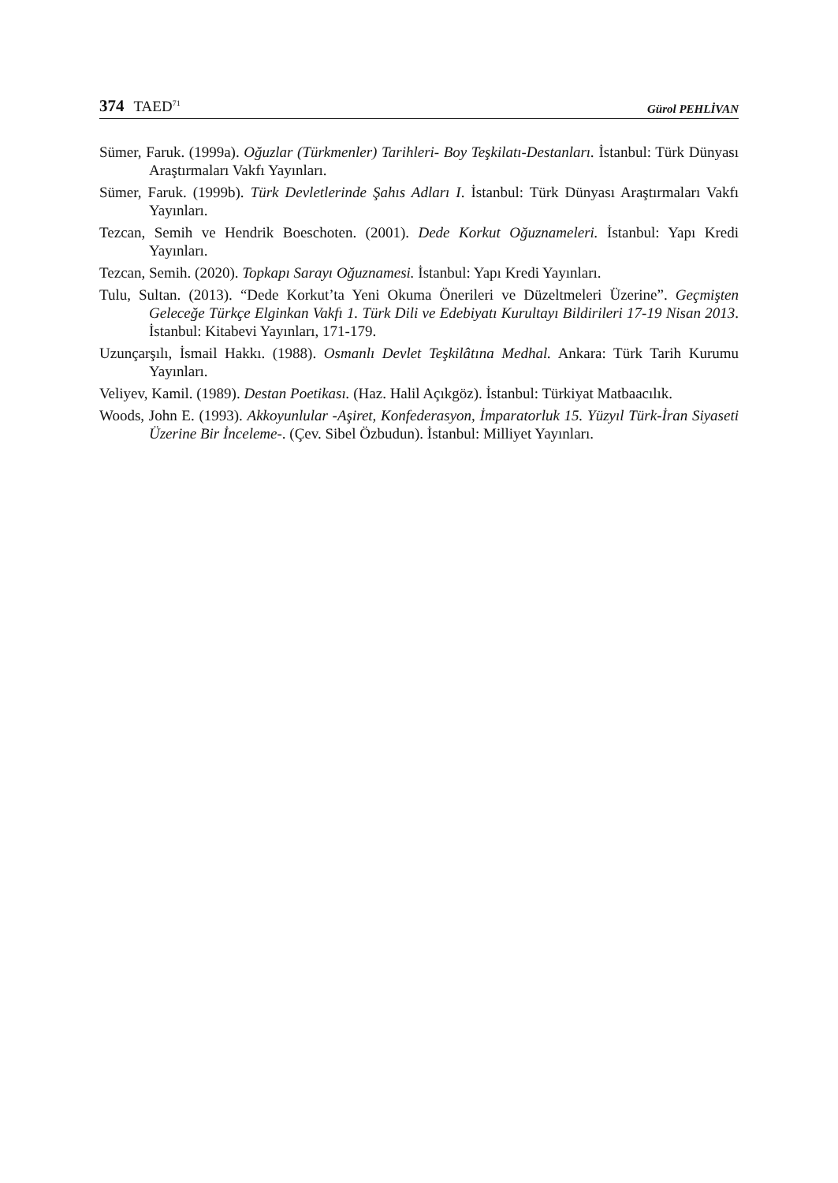374 TAED<sup>71</sup> Gürol PEHLİVAN
Sümer, Faruk. (1999a). Oğuzlar (Türkmenler) Tarihleri- Boy Teşkilatı-Destanları. İstanbul: Türk Dünyası Araştırmaları Vakfı Yayınları.
Sümer, Faruk. (1999b). Türk Devletlerinde Şahıs Adları I. İstanbul: Türk Dünyası Araştırmaları Vakfı Yayınları.
Tezcan, Semih ve Hendrik Boeschoten. (2001). Dede Korkut Oğuznameleri. İstanbul: Yapı Kredi Yayınları.
Tezcan, Semih. (2020). Topkapı Sarayı Oğuznamesi. İstanbul: Yapı Kredi Yayınları.
Tulu, Sultan. (2013). “Dede Korkut’ta Yeni Okuma Önerileri ve Düzeltmeleri Üzerine”. Geçmişten Geleceğe Türkçe Elginkan Vakfı 1. Türk Dili ve Edebiyatı Kurultayı Bildirileri 17-19 Nisan 2013. İstanbul: Kitabevi Yayınları, 171-179.
Uzunçarşılı, İsmail Hakkı. (1988). Osmanlı Devlet Teşkilâtına Medhal. Ankara: Türk Tarih Kurumu Yayınları.
Veliyev, Kamil. (1989). Destan Poetikası. (Haz. Halil Açıkgöz). İstanbul: Türkiyat Matbaacılık.
Woods, John E. (1993). Akkoyunlular -Aşiret, Konfederasyon, İmparatorluk 15. Yüzyıl Türk-İran Siyaseti Üzerine Bir İnceleme-. (Çev. Sibel Özbudun). İstanbul: Milliyet Yayınları.